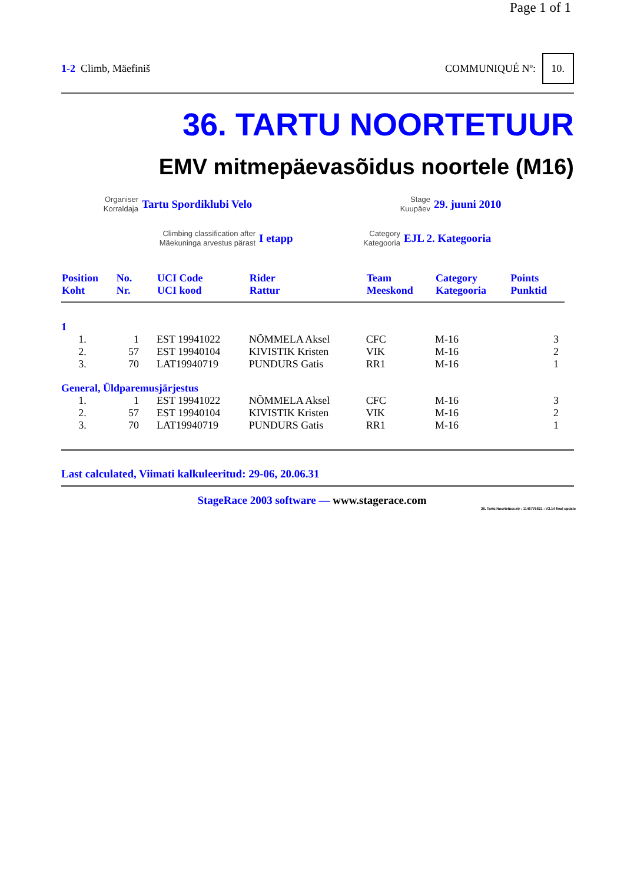Page 1 of 1
1-2 Climb, Mäefiniš COMMUNIQUÉ Nº: 10.
36. TARTU NOORTETUUR
EMV mitmepäevasõidus noortele (M16)
Organiser
Korraldaja
Tartu Spordiklubi Velo
Stage
Kuupäev
29. juuni 2010
Climbing classification after
Mäekuninga arvestus pärast
I etapp
Category
Kategooria
EJL 2. Kategooria
| Position Koht | No. Nr. | UCI Code UCI kood | Rider Rattur | Team Meeskond | Category Kategooria | Points Punktid |
| --- | --- | --- | --- | --- | --- | --- |
| 1 | | | | | | |
| 1. | 1 | EST 19941022 | NÕMMELA Aksel | CFC | M-16 | 3 |
| 2. | 57 | EST 19940104 | KIVISTIK Kristen | VIK | M-16 | 2 |
| 3. | 70 | LAT19940719 | PUNDURS Gatis | RR1 | M-16 | 1 |
| General, Üldparemusjärjestus | | | | | | |
| 1. | 1 | EST 19941022 | NÕMMELA Aksel | CFC | M-16 | 3 |
| 2. | 57 | EST 19940104 | KIVISTIK Kristen | VIK | M-16 | 2 |
| 3. | 70 | LAT19940719 | PUNDURS Gatis | RR1 | M-16 | 1 |
Last calculated, Viimati kalkuleeritud: 29-06, 20.06.31
StageRace 2003 software — www.stagerace.com
36. Tartu Noortetuur.str : 1146775621 : V3.14 final update